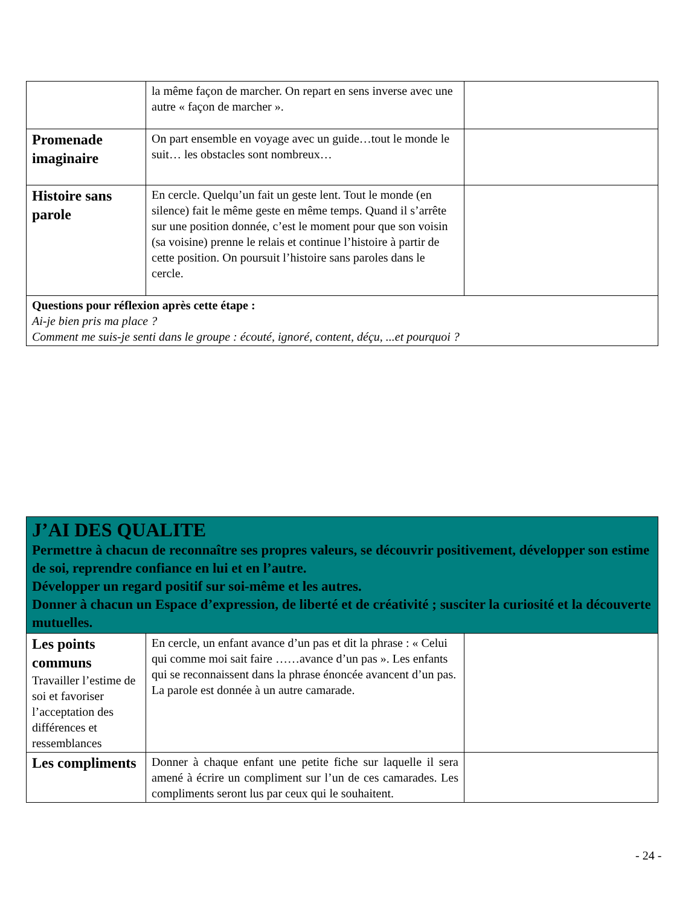| | la même façon de marcher. On repart en sens inverse avec une autre « façon de marcher ». | |
| Promenade imaginaire | On part ensemble en voyage avec un guide…tout le monde le suit… les obstacles sont nombreux… | |
| Histoire sans parole | En cercle. Quelqu’un fait un geste lent. Tout le monde (en silence) fait le même geste en même temps. Quand il s’arrête sur une position donnée, c’est le moment pour que son voisin (sa voisine) prenne le relais et continue l’histoire à partir de cette position. On poursuit l’histoire sans paroles dans le cercle. | |
| Questions pour réflexion après cette étape : Ai-je bien pris ma place ? Comment me suis-je senti dans le groupe : écouté, ignoré, content, déçu, ...et pourquoi ? | | |
| J’AI DES QUALITE Permettre à chacun de reconnaître ses propres valeurs, se découvrir positivement, développer son estime de soi, reprendre confiance en lui et en l’autre. Développer un regard positif sur soi-même et les autres. Donner à chacun un Espace d’expression, de liberté et de créativité ; susciter la curiosité et la découverte mutuelles. | | |
| Les points communs Travailler l’estime de soi et favoriser l’acceptation des différences et ressemblances | En cercle, un enfant avance d’un pas et dit la phrase : « Celui qui comme moi sait faire ……avance d’un pas ». Les enfants qui se reconnaissent dans la phrase énoncée avancent d’un pas. La parole est donnée à un autre camarade. | |
| Les compliments | Donner à chaque enfant une petite fiche sur laquelle il sera amené à écrire un compliment sur l’un de ces camarades. Les compliments seront lus par ceux qui le souhaitent. | |
- 24 -